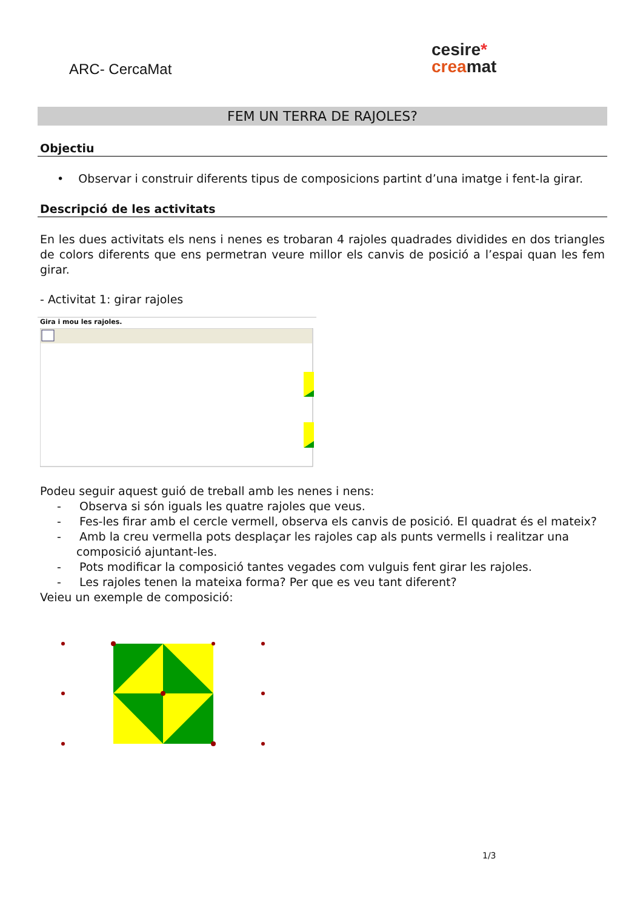ARC- CercaMat
cesire*
crea mat
FEM UN TERRA DE RAJOLES?
Objectiu
• Observar i construir diferents tipus de composicions partint d’una imatge i fent-la girar.
Descripció de les activitats
En les dues activitats els nens i nenes es trobaran 4 rajoles quadrades dividides en dos triangles de colors diferents que ens permetran veure millor els canvis de posició a l’espai quan les fem girar.
- Activitat 1: girar rajoles
Gira i mou les rajoles.
Podeu seguir aquest guió de treball amb les nenes i nens:
- Observa si són iguals les quatre rajoles que veus.
- Fes-les firar amb el cercle vermell, observa els canvis de posició. El quadrat és el mateix?
- Amb la creu vermella pots desplaçar les rajoles cap als punts vermells i realitzar una composició ajuntant-les.
- Pots modificar la composició tantes vegades com vulguis fent girar les rajoles.
- Les rajoles tenen la mateixa forma? Per que es veu tant diferent?
Veieu un exemple de composició:
1/3